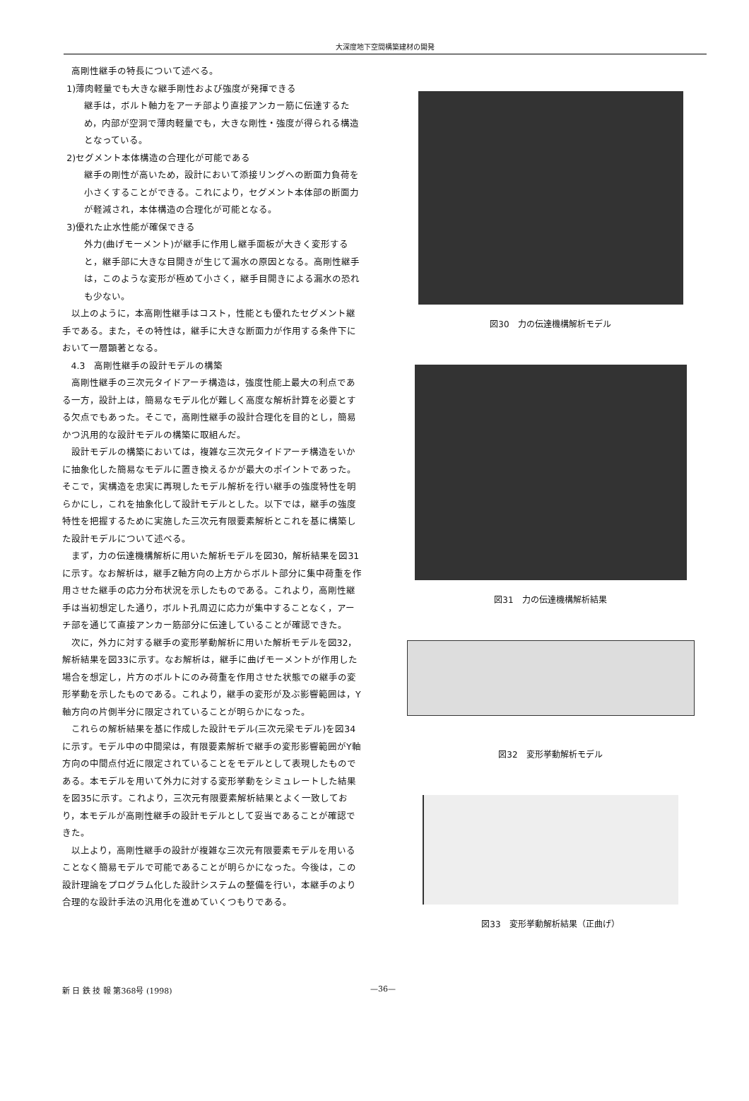大深度地下空間構築建材の開発
高剛性継手の特長について述べる。
1)薄肉軽量でも大きな継手剛性および強度が発揮できる
継手は，ボルト軸力をアーチ部より直接アンカー筋に伝達するため，内部が空洞で薄肉軽量でも，大きな剛性・強度が得られる構造となっている。
2)セグメント本体構造の合理化が可能である
継手の剛性が高いため，設計において添接リングへの断面力負荷を小さくすることができる。これにより，セグメント本体部の断面力が軽減され，本体構造の合理化が可能となる。
3)優れた止水性能が確保できる
外力(曲げモーメント)が継手に作用し継手面板が大きく変形すると，継手部に大きな目開きが生じて漏水の原因となる。高剛性継手は，このような変形が極めて小さく，継手目開きによる漏水の恐れも少ない。
以上のように，本高剛性継手はコスト，性能とも優れたセグメント継手である。また，その特性は，継手に大きな断面力が作用する条件下において一層顕著となる。
4.3　高剛性継手の設計モデルの構築
高剛性継手の三次元タイドアーチ構造は，強度性能上最大の利点である一方，設計上は，簡易なモデル化が難しく高度な解析計算を必要とする欠点でもあった。そこで，高剛性継手の設計合理化を目的とし，簡易かつ汎用的な設計モデルの構築に取組んだ。
設計モデルの構築においては，複雑な三次元タイドアーチ構造をいかに抽象化した簡易なモデルに置き換えるかが最大のポイントであった。そこで，実構造を忠実に再現したモデル解析を行い継手の強度特性を明らかにし，これを抽象化して設計モデルとした。以下では，継手の強度特性を把握するために実施した三次元有限要素解析とこれを基に構築した設計モデルについて述べる。
まず，力の伝達機構解析に用いた解析モデルを図30，解析結果を図31に示す。なお解析は，継手Z軸方向の上方からボルト部分に集中荷重を作用させた継手の応力分布状況を示したものである。これより，高剛性継手は当初想定した通り，ボルト孔周辺に応力が集中することなく，アーチ部を通じて直接アンカー筋部分に伝達していることが確認できた。
次に，外力に対する継手の変形挙動解析に用いた解析モデルを図32，解析結果を図33に示す。なお解析は，継手に曲げモーメントが作用した場合を想定し，片方のボルトにのみ荷重を作用させた状態での継手の変形挙動を示したものである。これより，継手の変形が及ぶ影響範囲は，Y軸方向の片側半分に限定されていることが明らかになった。
これらの解析結果を基に作成した設計モデル(三次元梁モデル)を図34に示す。モデル中の中間梁は，有限要素解析で継手の変形影響範囲がY軸方向の中間点付近に限定されていることをモデルとして表現したものである。本モデルを用いて外力に対する変形挙動をシミュレートした結果を図35に示す。これより，三次元有限要素解析結果とよく一致しており，本モデルが高剛性継手の設計モデルとして妥当であることが確認できた。
以上より，高剛性継手の設計が複雑な三次元有限要素モデルを用いることなく簡易モデルで可能であることが明らかになった。今後は，この設計理論をプログラム化した設計システムの整備を行い，本継手のより合理的な設計手法の汎用化を進めていくつもりである。
図30　力の伝達機構解析モデル
図31　力の伝達機構解析結果
図32　変形挙動解析モデル
図33　変形挙動解析結果（正曲げ）
新 日 鉄 技 報 第368号 (1998) —36—